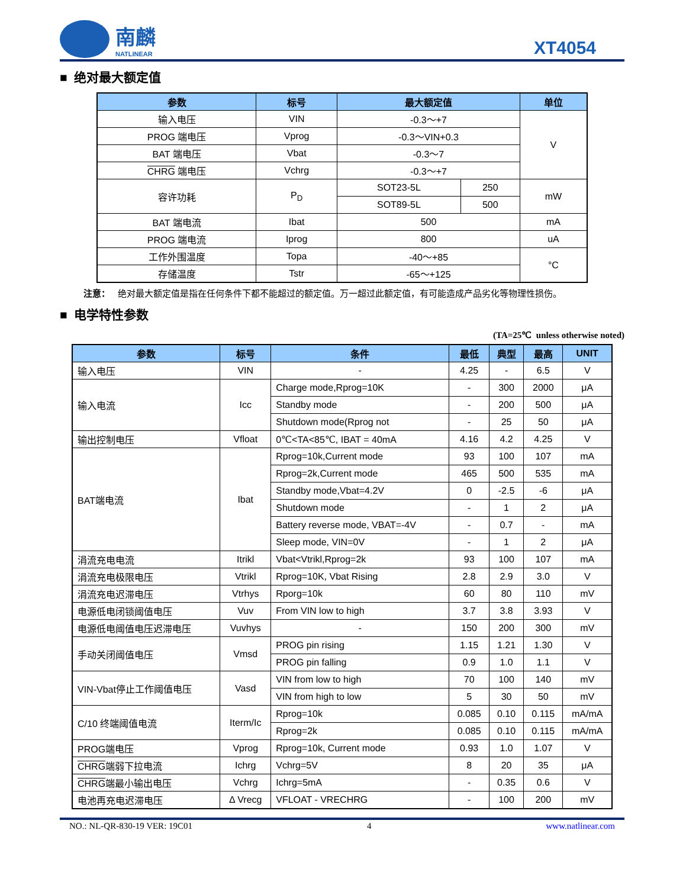南麟
NATLINEAR
XT4054
■ 绝对最大额定值
| 参数 | 标号 | 最大额定值 | | 单位 |
| --- | --- | --- | --- | --- |
| 输入电压 | VIN | -0.3～+7 | | V |
| PROG 端电压 | Vprog | -0.3～VIN+0.3 | | |
| BAT 端电压 | Vbat | -0.3～7 | | |
| CHRG 端电压 | Vchrg | -0.3～+7 | | |
| 容许功耗 | P<sub>D</sub> | SOT23-5L | 250 | mW |
| | | SOT89-5L | 500 | |
| BAT 端电流 | Ibat | 500 | | mA |
| PROG 端电流 | Iprog | 800 | | uA |
| 工作外围温度 | Topa | -40～+85 | | °C |
| 存储温度 | Tstr | -65～+125 | | |
注意： 绝对最大额定值是指在任何条件下都不能超过的额定值。万一超过此额定值，有可能造成产品劣化等物理性损伤。
■ 电学特性参数
(TA=25℃ unless otherwise noted)
| 参数 | 标号 | 条件 | 最低 | 典型 | 最高 | UNIT |
| --- | --- | --- | --- | --- | --- | --- |
| 输入电压 | VIN | - | 4.25 | - | 6.5 | V |
| 输入电流 | Icc | Charge mode,Rprog=10K | - | 300 | 2000 | μA |
| | | Standby mode | - | 200 | 500 | μA |
| | | Shutdown mode(Rprog not | - | 25 | 50 | μA |
| 输出控制电压 | Vfloat | 0℃<TA<85℃, IBAT = 40mA | 4.16 | 4.2 | 4.25 | V |
| BAT端电流 | Ibat | Rprog=10k,Current mode | 93 | 100 | 107 | mA |
| | | Rprog=2k,Current mode | 465 | 500 | 535 | mA |
| | | Standby mode,Vbat=4.2V | 0 | -2.5 | -6 | μA |
| | | Shutdown mode | - | 1 | 2 | μA |
| | | Battery reverse mode, VBAT=-4V | - | 0.7 | - | mA |
| | | Sleep mode, VIN=0V | - | 1 | 2 | μA |
| 涓流充电电流 | Itrikl | Vbat<Vtrikl,Rprog=2k | 93 | 100 | 107 | mA |
| 涓流充电极限电压 | Vtrikl | Rprog=10K, Vbat Rising | 2.8 | 2.9 | 3.0 | V |
| 涓流充电迟滞电压 | Vtrhys | Rporg=10k | 60 | 80 | 110 | mV |
| 电源低电闭锁阈值电压 | Vuv | From VIN low to high | 3.7 | 3.8 | 3.93 | V |
| 电源低电阈值电压迟滞电压 | Vuvhys | - | 150 | 200 | 300 | mV |
| 手动关闭阈值电压 | Vmsd | PROG pin rising | 1.15 | 1.21 | 1.30 | V |
| | | PROG pin falling | 0.9 | 1.0 | 1.1 | V |
| VIN-Vbat停止工作阈值电压 | Vasd | VIN from low to high | 70 | 100 | 140 | mV |
| | | VIN from high to low | 5 | 30 | 50 | mV |
| C/10 终端阈值电流 | Iterm/Ic | Rprog=10k | 0.085 | 0.10 | 0.115 | mA/mA |
| | | Rprog=2k | 0.085 | 0.10 | 0.115 | mA/mA |
| PROG端电压 | Vprog | Rprog=10k, Current mode | 0.93 | 1.0 | 1.07 | V |
| CHRG 端弱下拉电流 | Ichrg | Vchrg=5V | 8 | 20 | 35 | μA |
| CHRG 端最小输出电压 | Vchrg | Ichrg=5mA | - | 0.35 | 0.6 | V |
| 电池再充电迟滞电压 | Δ Vrecg | VFLOAT - VRECHRG | - | 100 | 200 | mV |
NO.: NL-QR-830-19 VER: 19C01 4 www.natlinear.com